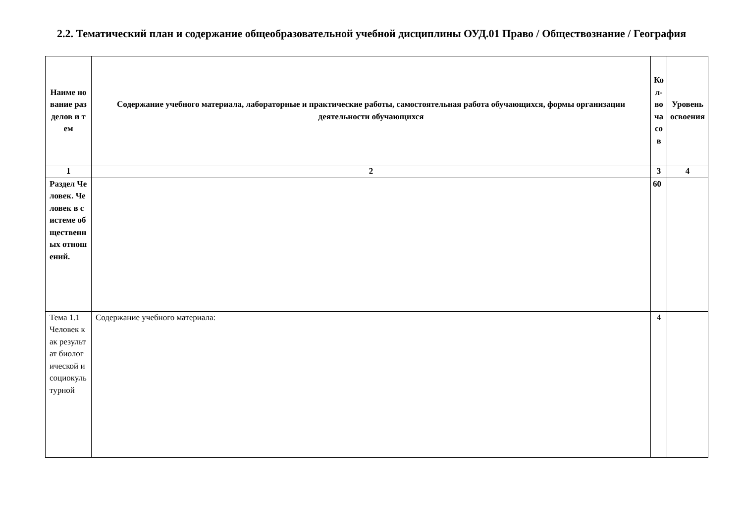2.2. Тематический план и содержание общеобразовательной учебной дисциплины ОУД.01 Право / Обществознание / География
| Наиме нование разделов и тем | Содержание учебного материала, лабораторные и практические работы, самостоятельная работа обучающихся, формы организации деятельности обучающихся | Кол-во часов | Уровень освоения |
| --- | --- | --- | --- |
| 1 | 2 | 3 | 4 |
| Раздел Человек. Человек в системе общественных отношений. | | 60 | |
| Тема 1.1 Человек как результат биологической и социокультурной | Содержание учебного материала: | 4 | |